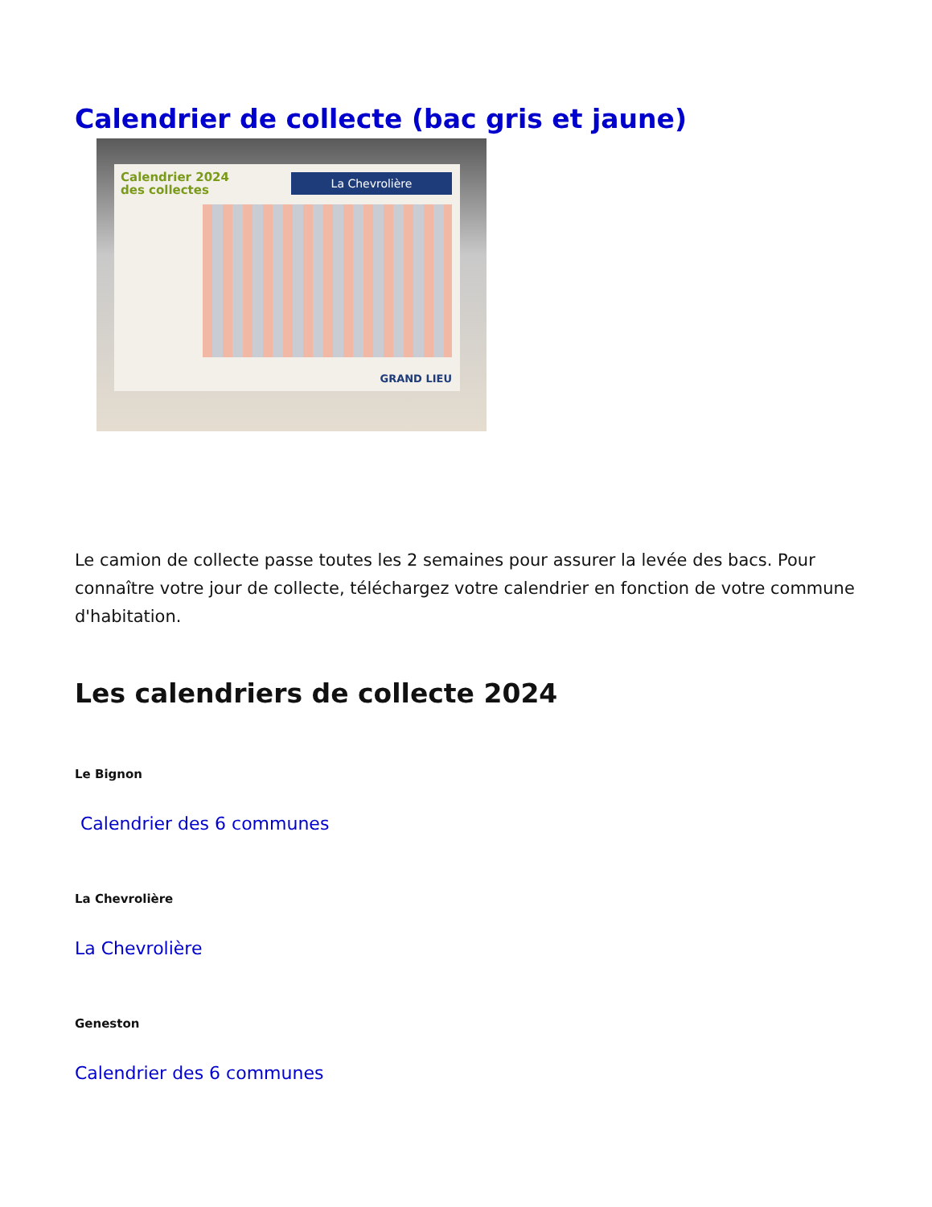Calendrier de collecte (bac gris et jaune)
Calendrier 2024 des collectes
La Chevrolière
GRAND LIEU
Le camion de collecte passe toutes les 2 semaines pour assurer la levée des bacs. Pour connaître votre jour de collecte, téléchargez votre calendrier en fonction de votre commune d'habitation.
Les calendriers de collecte 2024
Le Bignon
Calendrier des 6 communes
La Chevrolière
La Chevrolière
Geneston
Calendrier des 6 communes